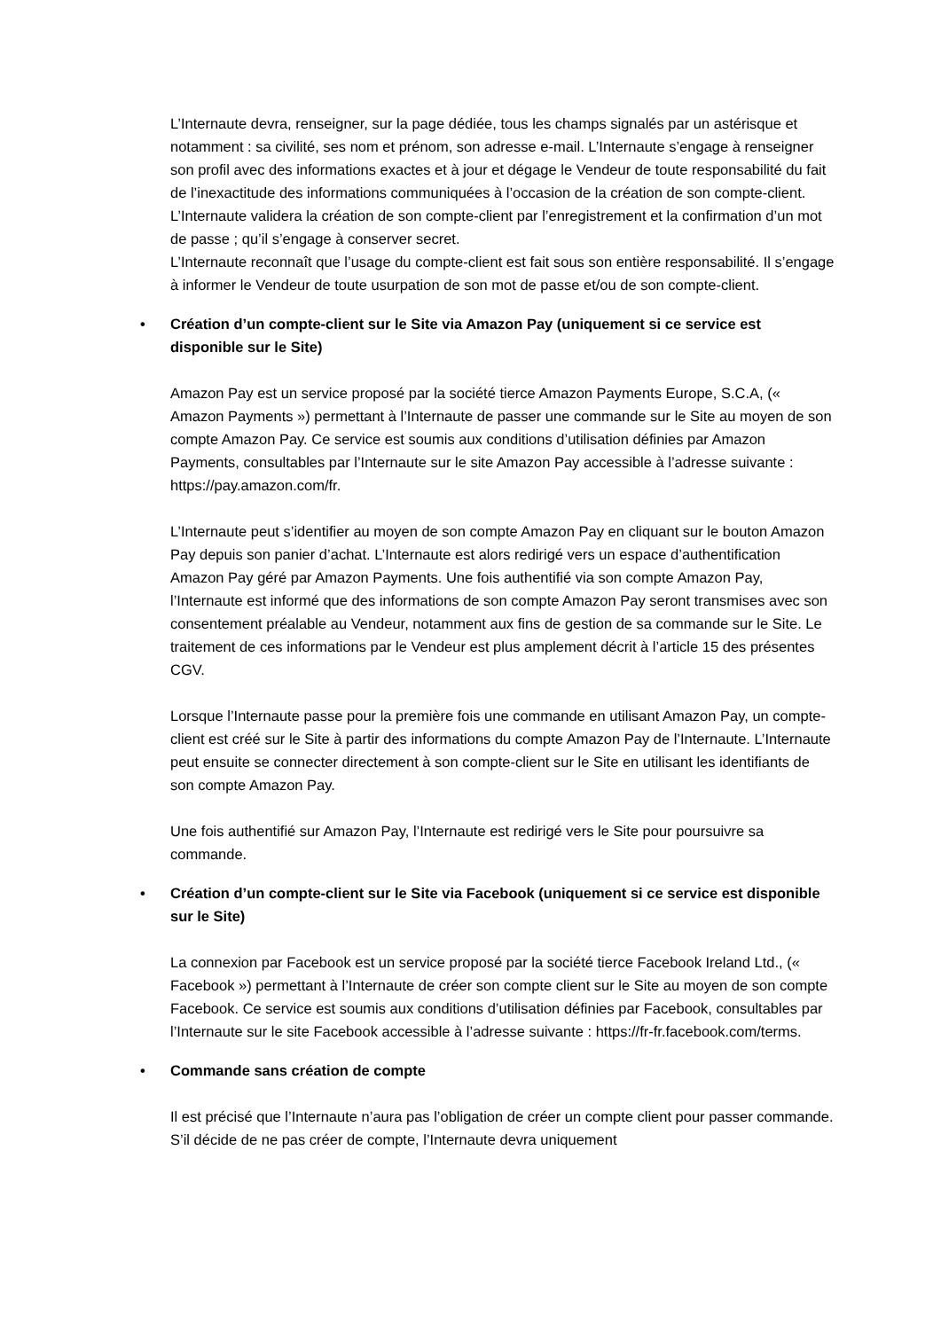L’Internaute devra, renseigner, sur la page dédiée, tous les champs signalés par un astérisque et notamment : sa civilité, ses nom et prénom, son adresse e-mail. L’Internaute s’engage à renseigner son profil avec des informations exactes et à jour et dégage le Vendeur de toute responsabilité du fait de l’inexactitude des informations communiquées à l’occasion de la création de son compte-client.
L’Internaute validera la création de son compte-client par l’enregistrement et la confirmation d’un mot de passe ; qu’il s’engage à conserver secret.
L’Internaute reconnaît que l’usage du compte-client est fait sous son entière responsabilité. Il s’engage à informer le Vendeur de toute usurpation de son mot de passe et/ou de son compte-client.
• Création d’un compte-client sur le Site via Amazon Pay (uniquement si ce service est disponible sur le Site)
Amazon Pay est un service proposé par la société tierce Amazon Payments Europe, S.C.A, (« Amazon Payments ») permettant à l’Internaute de passer une commande sur le Site au moyen de son compte Amazon Pay. Ce service est soumis aux conditions d’utilisation définies par Amazon Payments, consultables par l’Internaute sur le site Amazon Pay accessible à l’adresse suivante : https://pay.amazon.com/fr.
L’Internaute peut s’identifier au moyen de son compte Amazon Pay en cliquant sur le bouton Amazon Pay depuis son panier d’achat. L’Internaute est alors redirigé vers un espace d’authentification Amazon Pay géré par Amazon Payments. Une fois authentifié via son compte Amazon Pay, l’Internaute est informé que des informations de son compte Amazon Pay seront transmises avec son consentement préalable au Vendeur, notamment aux fins de gestion de sa commande sur le Site. Le traitement de ces informations par le Vendeur est plus amplement décrit à l’article 15 des présentes CGV.
Lorsque l’Internaute passe pour la première fois une commande en utilisant Amazon Pay, un compte-client est créé sur le Site à partir des informations du compte Amazon Pay de l’Internaute. L’Internaute peut ensuite se connecter directement à son compte-client sur le Site en utilisant les identifiants de son compte Amazon Pay.
Une fois authentifié sur Amazon Pay, l’Internaute est redirigé vers le Site pour poursuivre sa commande.
• Création d’un compte-client sur le Site via Facebook (uniquement si ce service est disponible sur le Site)
La connexion par Facebook est un service proposé par la société tierce Facebook Ireland Ltd., (« Facebook ») permettant à l’Internaute de créer son compte client sur le Site au moyen de son compte Facebook. Ce service est soumis aux conditions d’utilisation définies par Facebook, consultables par l’Internaute sur le site Facebook accessible à l’adresse suivante : https://fr-fr.facebook.com/terms.
• Commande sans création de compte
Il est précisé que l’Internaute n’aura pas l’obligation de créer un compte client pour passer commande. S’il décide de ne pas créer de compte, l’Internaute devra uniquement